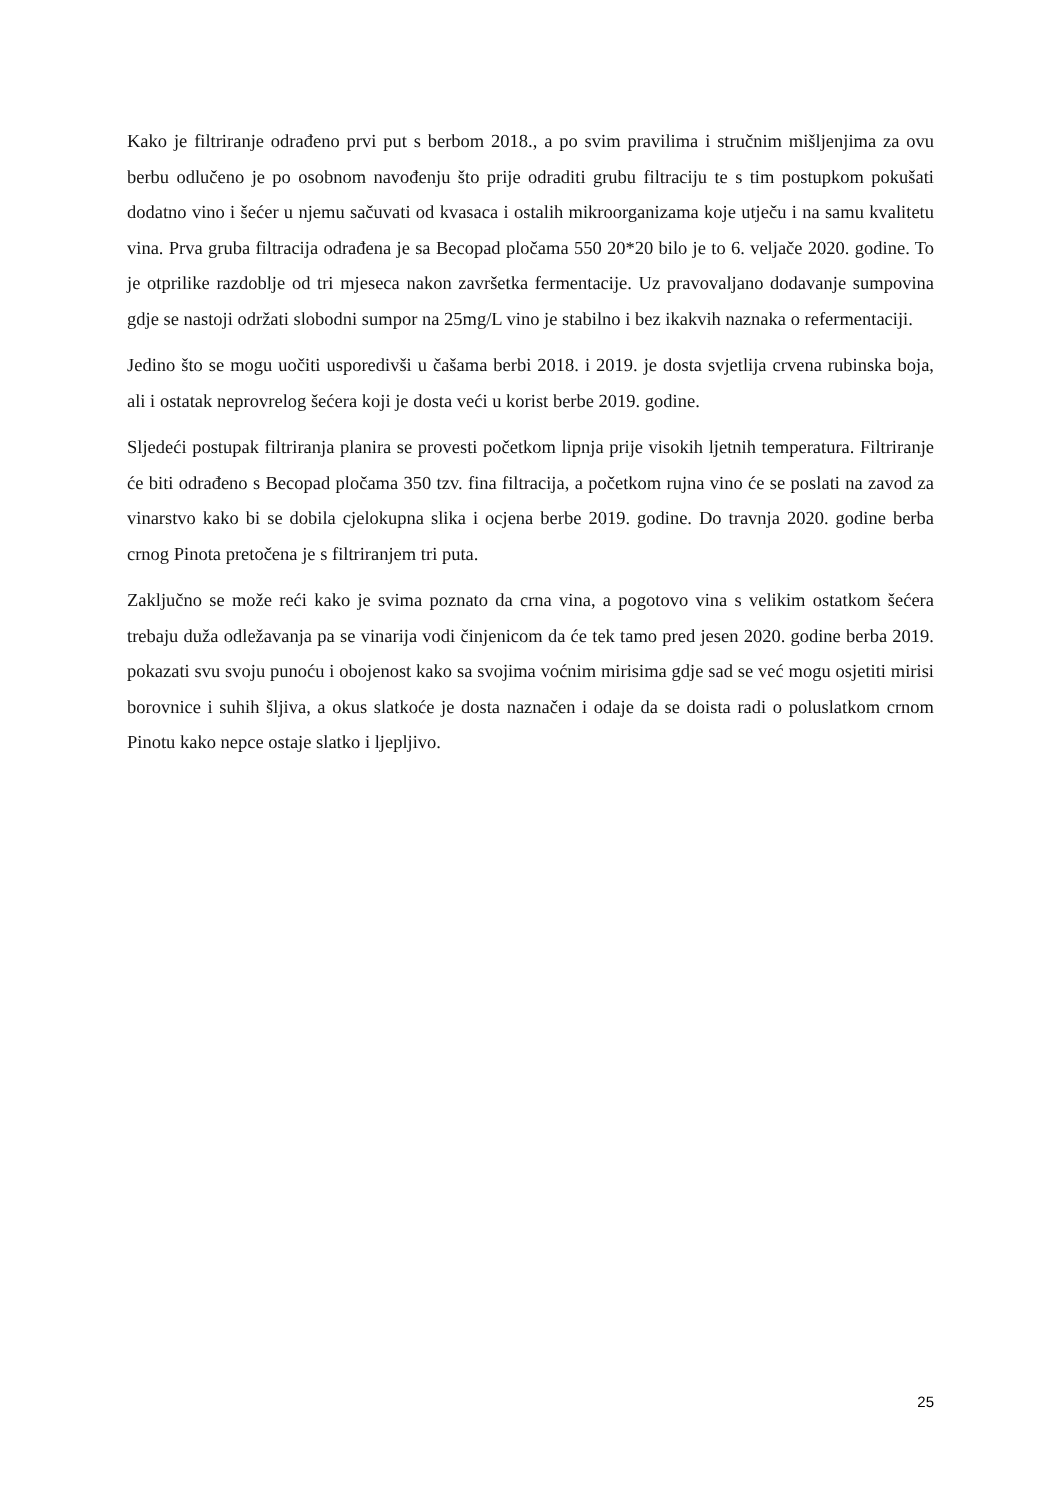Kako je filtriranje odrađeno prvi put s berbom 2018., a po svim pravilima i stručnim mišljenjima za ovu berbu odlučeno je po osobnom navođenju što prije odraditi grubu filtraciju te s tim postupkom pokušati dodatno vino i šećer u njemu sačuvati od kvasaca i ostalih mikroorganizama koje utječu i na samu kvalitetu vina. Prva gruba filtracija odrađena je sa Becopad pločama 550 20*20 bilo je to 6. veljače 2020. godine. To je otprilike razdoblje od tri mjeseca nakon završetka fermentacije. Uz pravovaljano dodavanje sumpovina gdje se nastoji održati slobodni sumpor na 25mg/L vino je stabilno i bez ikakvih naznaka o refermentaciji.
Jedino što se mogu uočiti usporedivši u čašama berbi 2018. i 2019. je dosta svjetlija crvena rubinska boja, ali i ostatak neprovrelog šećera koji je dosta veći u korist berbe 2019. godine.
Sljedeći postupak filtriranja planira se provesti početkom lipnja prije visokih ljetnih temperatura. Filtriranje će biti odrađeno s Becopad pločama 350 tzv. fina filtracija, a početkom rujna vino će se poslati na zavod za vinarstvo kako bi se dobila cjelokupna slika i ocjena berbe 2019. godine. Do travnja 2020. godine berba crnog Pinota pretočena je s filtriranjem tri puta.
Zaključno se može reći kako je svima poznato da crna vina, a pogotovo vina s velikim ostatkom šećera trebaju duža odležavanja pa se vinarija vodi činjenicom da će tek tamo pred jesen 2020. godine berba 2019. pokazati svu svoju punoću i obojenost kako sa svojima voćnim mirisima gdje sad se već mogu osjetiti mirisi borovnice i suhih šljiva, a okus slatkoće je dosta naznačen i odaje da se doista radi o poluslatkom crnom Pinotu kako nepce ostaje slatko i ljepljivo.
25